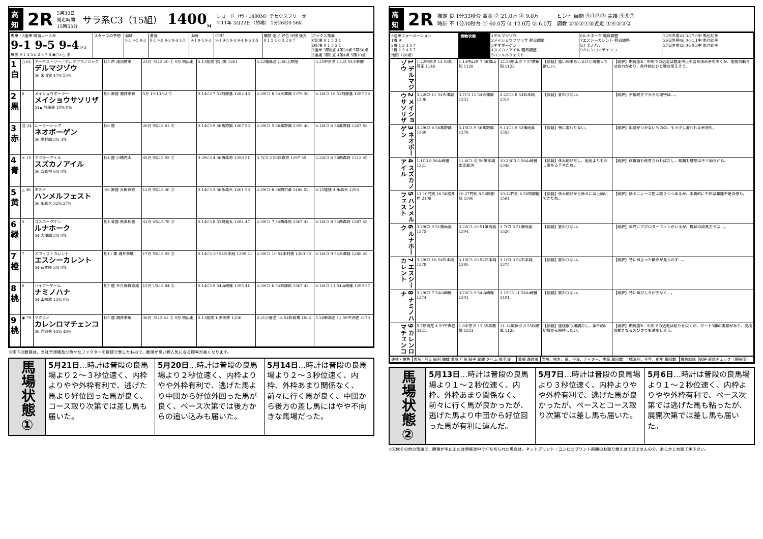高知
2R
5月30日
発走時間
15時55分
サラ系C3（15組）
1400<sub>M</sub>
レコード（ｻﾗ・1400M）テセウスフリーゼ
平11年 3月22日（的場） 1分26秒0 56K
| 馬単・3連単 順当レースか 9-1 9-5 9-4 9-3 展開 9 1 4 5 6 2 3 7 8 ◉○×△ 注 | スタッフの予想 | 岩崎 9-1 9-5 9-3 | 直近 9-1 9-5 9-3 9-4 1-5 | 山崎 9-1 9-5 9-3 | CPU 9-1 9-5 9-3 9-4 9-6 1-5 | 展開 逃げ 好位 中団 後方 9 1 5 4 6 3 2 8 7 | ボックス馬券 C記者 9 1 5 3 4 D記者 9 1 5 3 4 3連単 3頭6点 4頭24点 5頭60点 3連複 3頭1点 4頭4点 5頭10点 |
| 1 白 | ○ 61 | アーネストリー／デルマアマノジャク デルマジゾウ 56 宮川実 47% 55% | 牡5 芦 浅沼廣幸 | 23万 -%12.20 ① 0万 初出走 | 5.13能検 宮川実 1261 | 4.22福島芝 止60上野翔 | 3.25中京ダ 1122 55小林勝 |
| 2 黒 | 6 | メイショウボーラー メイショウサソリザ 51▲ 阿部基 10% 0% | 牝6 黒鹿 酒井孝敏 | 5万 1%13.92 ⑦ | 5.14C3 7 51阿部基 1282 48 | 4.30C3 8 54大澤誠 1379 36 | 4.16C3 10 51阿部基 1297 38 |
| 3 赤 | 注 24 | ルーラーシップ ネオボーゲン 56 高野誠 5% 3% | 牡6 鹿 | 26万 0%13.61 ④ | 5.14C3 9 56高野誠 1267 53 | 4.30C3 5 56高野誠 1359 46 | 4.16C3 6 56高野誠 1267 53 |
| 4 青 | × 15 | ミツキーアイル スズカノアイル 56 西森将 6% 0% | 牡4 鹿 小橋亮太 | 45万 0%13.92 ⑦ | 3.29C3 4 56西森将 1358 51 | 3.7C3 3 56西森将 1297 55 | 2.22C3 6 56西森将 1312 45 |
| 5 黄 | △ 48 | キズナ ハンメルフェスト 56 永森大 32% 27% | セ6 黒鹿 大田恭充 | 12万 0%13.30 ③ | 5.14C3 3 56永森大 1261 58 | 4.29C3 8 56岡村卓 1486 52 | 4.15能検 4 永森大 1293 |
| 6 緑 | 5 | ゴスホークケン ルナホーク 54 大澤誠 5% 0% | 牝4 青鹿 長浜和也 | 41万 4%13.78 ⑤ | 5.14C3 8 53岡遼太 1284 47 | 4.30C3 7 54西森将 1367 42 | 4.16C3 8 54西森将 1287 43 |
| 7 橙 | 7 | スウィフトカレント エスシーカレント 54 石本純 3% 0% | 牝11 栗 酒井孝敏 | 17万 5%13.93 ⑨ | 5.14C3 10 54石本純 1295 41 | 4.30C3 10 54木村直 1380 35 | 4.16C3 9 54大澤誠 1288 42 |
| 8 桃 | 6 | ハイアーゲーム ナミノハナ 54 山崎雅 13% 0% | 牝7 鹿 大久保與志雄 | 15万 1%13.84 ⑥ | 5.14C3 9 54山崎雅 1295 41 | 4.30C3 6 54林謙佑 1367 42 | 4.16C3 11 54山崎雅 1299 37 |
| 9 桃 | ◉ 79 | マクフィ カレンロマチェンコ 56 赤岡修 44% 48% | 牡5 鹿 酒井孝敏 | 36万 -%12.61 ② 0万 初出走 | 5.13能検 1 赤岡修 1256 | 8.21小倉芝 16 54松若風 1082 | 5.28新潟芝 11 59平沢健 3170 |
※印下の数値は、当社予想陣及び色々なファクターを数値で表したもので、数値が高い程人気になる確率が高くなります。
馬場状態①
5月21日…時計は普段の良馬場より２～３秒位速く、内枠よりやや外枠有利で、逃げた馬より好位回った馬が良く、コース取り次第では差し馬も届いた。
5月20日…時計は普段の良馬場より２秒位速く、内枠よりやや外枠有利で、逃げた馬より中団から好位外回った馬が良く、ペース次第では後方からの追い込みも届いた。
5月14日…時計は普段の良馬場より２～３秒位速く、内枠、外枠あまり関係なく、前々に行く馬が良く、中団から後方の差し馬にはやや不向きな馬場だった。
高知
2R
推定 良 1分33秒台 賞金 ② 21.0万 ④ 9.0万
時計 不 1分30秒台 ① 60.0万 ③ 12.0万 ⑤ 6.0万
ヒント 展開 ⑨①⑤③ 実績 ⑨⑤⑦
調教 ⑤⑨③①⑧近走 ①④⑤③②
| 3連単フォーメーション 1着 9 2着 1 3 4 5 7 3着 1 3 4 5 7 池田（20点） | 調教状態 | 1デルマジゾウ 2メイショウサソリザ 軽目調整 3ネオボーゲン 4スズカノアイル 軽目調整 5ハンメルフェスト | 6ルナホーク 軽目調整 7エスシーカレント 軽目調整 8ナミノハナ 9カレンロマチェンコ | 22日外重41.3-27.0中 馬也助手 26日外稍46.0-31.1中 馬也助手 27日外重45.0-30.3中 馬也助手 |
| 1 デルマジゾウ | 1.22中京ダ 14 58松岡正 1146 | 1.14中山ダ 7 58横山和 1128 | 12.28中山ダ 7 57原田和 1122 | 【談話】強い相手もいるけど頑張って欲しい。 | 【総評】期待度B：中央での近走は競走中止を含め決め手を欠くが、能検の動きは余力があり、条件的にひと脚は使えそう。 |
| 2 メイショウサソリザ | 3.22C3 11 54大澤誠 1306 | 3.7C3 11 54大澤誠 1331 | 2.22C3 8 54石本純 1318 | 【談話】変わりない。 | 【総評】不振続きで大きな期待は…。 |
| 3 ネオボーゲン | 3.29C3 6 56高野誠 1360 | 3.15C3 9 56高野誠 1378 | 9.11C3 9 53濱尚美 1353 | 【談話】特に変わりない。 | 【総評】加速がつかないものの、もう少し変われる余地も。 |
| 4 スズカノアイル | 1.1C3 8 56山崎雅 1321 | 11.6C3 欠 56塚本雄 出走取消 | 10.23C3 5 56山崎雅 1348 | 【談話】休み明けだし、前走よりも少し落ちるデキだね。 | 【総評】体質面も改善されればだし、距離も理想は千三向きかも。 |
| 5 ハンメルフェスト | 11.10門別 16 56松井伸 2108 | 10.27門別 8 56阿部龍 1596 | 10.12門別 6 56阿部龍 1564 | 【談話】休み明けから徐々には上向いてきたね。 | 【総評】徐々にレース勘は戻りつつあるが、本質的に千四は距離不足の感も。 |
| 6 ルナホーク | 3.29C3 9 51濱尚美 1375 | 3.22C3 10 51濱尚美 1304 | 3.7C3 8 51濱尚美 1320 | 【談話】変わりない。 | 【総評】半兄にアポロダーウィンがいるが、現状の成長力では…。 |
| 7 エスシーカレント | 3.29C3 10 54石本純 1379 | 3.15C3 10 54石本純 1395 | 3.1C3 8 54石本純 1375 | 【談話】変わりない。 | 【総評】特に目立った動きが見られず…。 |
| 8 ナミノハナ | 3.29C3 7 54山崎雅 1374 | 3.22C3 9 54山崎雅 1301 | 3.15C3 11 54山崎雅 1401 | 【談話】変わりない。 | 【総評】特に伸びしろが少なく…。 |
| 9 カレンロマチェンコ | 5.7新潟芝 4 59平沢健 3121 | 1.8中京ダ 13 55松若風 1251 | 11.14阪神ダ 8 55松若風 1123 | 【談話】能検後も順調だし、条件的に初戦から期待したい。 | 【総評】期待度B：中央での近走は粘りを欠くが、ダート3勝の実績があり、能検の動きなら久びさでも通用しそう。 |
| 連番・帽色 | 馬名 | 月日 級別 頭数 着順 斤量 騎手 距離 タイム 後半3F | 着順 通過順 | 当場、県外、良、不良、ナイター、季節 着回数 | 戦法別、今年、前年 着回数 | 厩舎談話 | 総評 新馬チェック（期待度） |
馬場状態②
5月13日…時計は普段の良馬場より１～２秒位速く、内枠、外枠あまり関係なく、前々に行く馬が良かったが、逃げた馬より中団から好位回った馬が有利に運んだ。
5月7日…時計は普段の良馬場より３秒位速く、内枠よりやや外枠有利で、逃げた馬が良かったが、ペースとコース取り次第では差し馬も届いた。
5月6日…時計は普段の良馬場より１～２秒位速く、内枠よりやや外枠有利で、ペース次第では逃げた馬も粘ったが、展開次第では差し馬も届いた。
◇天候その他の理由で、開催が中止または開催途中で打ち切られた場合は、ネットプリント・コンビニプリント新聞のお取り換えはできませんので、あらかじめ御了承下さい。